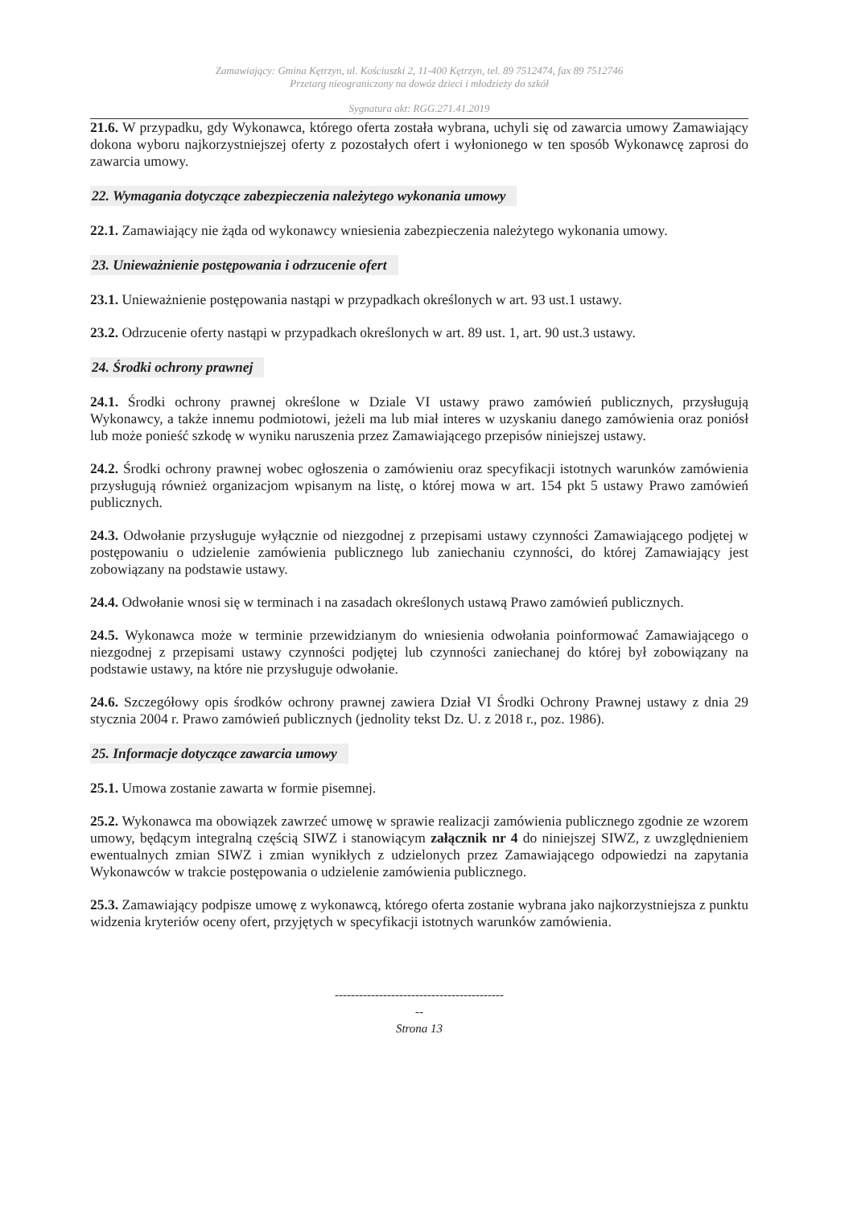Zamawiający: Gmina Kętrzyn, ul. Kościuszki 2, 11-400 Kętrzyn, tel. 89 7512474, fax 89 7512746
Przetarg nieograniczony na dowóz dzieci i młodzieży do szkół
Sygnatura akt: RGG.271.41.2019
21.6. W przypadku, gdy Wykonawca, którego oferta została wybrana, uchyli się od zawarcia umowy Zamawiający dokona wyboru najkorzystniejszej oferty z pozostałych ofert i wyłonionego w ten sposób Wykonawcę zaprosi do zawarcia umowy.
22. Wymagania dotyczące zabezpieczenia należytego wykonania umowy
22.1. Zamawiający nie żąda od wykonawcy wniesienia zabezpieczenia należytego wykonania umowy.
23. Unieważnienie postępowania i odrzucenie ofert
23.1. Unieważnienie postępowania nastąpi w przypadkach określonych w art. 93 ust.1 ustawy.
23.2. Odrzucenie oferty nastąpi w przypadkach określonych w art. 89 ust. 1, art. 90 ust.3 ustawy.
24. Środki ochrony prawnej
24.1. Środki ochrony prawnej określone w Dziale VI ustawy prawo zamówień publicznych, przysługują Wykonawcy, a także innemu podmiotowi, jeżeli ma lub miał interes w uzyskaniu danego zamówienia oraz poniósł lub może ponieść szkodę w wyniku naruszenia przez Zamawiającego przepisów niniejszej ustawy.
24.2. Środki ochrony prawnej wobec ogłoszenia o zamówieniu oraz specyfikacji istotnych warunków zamówienia przysługują również organizacjom wpisanym na listę, o której mowa w art. 154 pkt 5 ustawy Prawo zamówień publicznych.
24.3. Odwołanie przysługuje wyłącznie od niezgodnej z przepisami ustawy czynności Zamawiającego podjętej w postępowaniu o udzielenie zamówienia publicznego lub zaniechaniu czynności, do której Zamawiający jest zobowiązany na podstawie ustawy.
24.4. Odwołanie wnosi się w terminach i na zasadach określonych ustawą Prawo zamówień publicznych.
24.5. Wykonawca może w terminie przewidzianym do wniesienia odwołania poinformować Zamawiającego o niezgodnej z przepisami ustawy czynności podjętej lub czynności zaniechanej do której był zobowiązany na podstawie ustawy, na które nie przysługuje odwołanie.
24.6. Szczegółowy opis środków ochrony prawnej zawiera Dział VI Środki Ochrony Prawnej ustawy z dnia 29 stycznia 2004 r. Prawo zamówień publicznych (jednolity tekst Dz. U. z 2018 r., poz. 1986).
25. Informacje dotyczące zawarcia umowy
25.1. Umowa zostanie zawarta w formie pisemnej.
25.2. Wykonawca ma obowiązek zawrzeć umowę w sprawie realizacji zamówienia publicznego zgodnie ze wzorem umowy, będącym integralną częścią SIWZ i stanowiącym załącznik nr 4 do niniejszej SIWZ, z uwzględnieniem ewentualnych zmian SIWZ i zmian wynikłych z udzielonych przez Zamawiającego odpowiedzi na zapytania Wykonawców w trakcie postępowania o udzielenie zamówienia publicznego.
25.3. Zamawiający podpisze umowę z wykonawcą, którego oferta zostanie wybrana jako najkorzystniejsza z punktu widzenia kryteriów oceny ofert, przyjętych w specyfikacji istotnych warunków zamówienia.
------------------------------------------
--
Strona 13